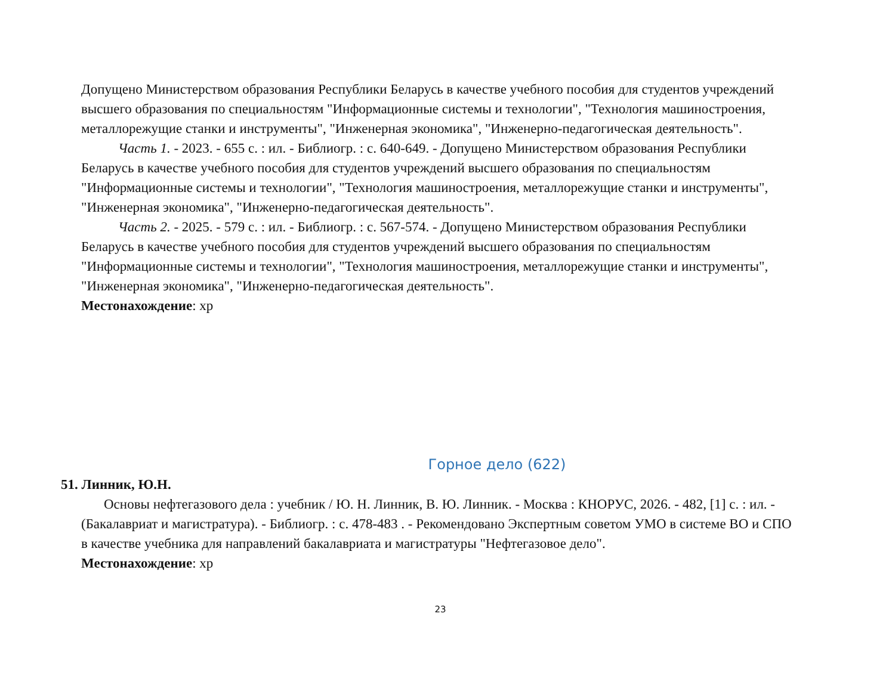Допущено Министерством образования Республики Беларусь в качестве учебного пособия для студентов учреждений высшего образования по специальностям "Информационные системы и технологии", "Технология машиностроения, металлорежущие станки и инструменты", "Инженерная экономика", "Инженерно-педагогическая деятельность".
Часть 1. - 2023. - 655 с. : ил. - Библиогр. : с. 640-649. - Допущено Министерством образования Республики Беларусь в качестве учебного пособия для студентов учреждений высшего образования по специальностям "Информационные системы и технологии", "Технология машиностроения, металлорежущие станки и инструменты", "Инженерная экономика", "Инженерно-педагогическая деятельность".
Часть 2. - 2025. - 579 с. : ил. - Библиогр. : с. 567-574. - Допущено Министерством образования Республики Беларусь в качестве учебного пособия для студентов учреждений высшего образования по специальностям "Информационные системы и технологии", "Технология машиностроения, металлорежущие станки и инструменты", "Инженерная экономика", "Инженерно-педагогическая деятельность".
Местонахождение: хр
Горное дело (622)
51. Линник, Ю.Н.
Основы нефтегазового дела : учебник / Ю. Н. Линник, В. Ю. Линник. - Москва : КНОРУС, 2026. - 482, [1] с. : ил. - (Бакалавриат и магистратура). - Библиогр. : с. 478-483 . - Рекомендовано Экспертным советом УМО в системе ВО и СПО в качестве учебника для направлений бакалавриата и магистратуры "Нефтегазовое дело".
Местонахождение: хр
23